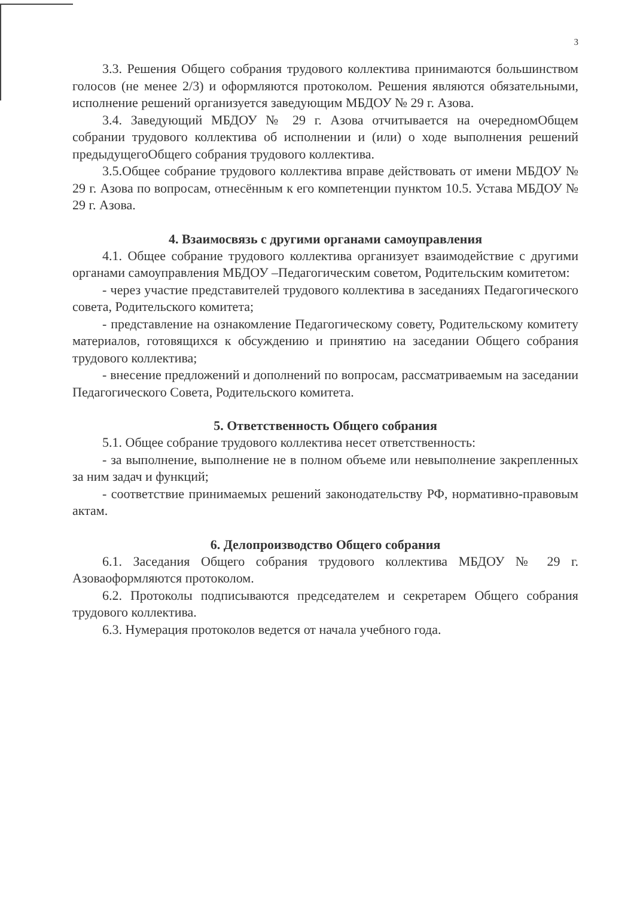3
3.3. Решения Общего собрания трудового коллектива принимаются большинством голосов (не менее 2/3) и оформляются протоколом. Решения являются обязательными, исполнение решений организуется заведующим МБДОУ № 29 г. Азова.
3.4. Заведующий МБДОУ № 29 г. Азова отчитывается на очередномОбщем собрании трудового коллектива об исполнении и (или) о ходе выполнения решений предыдущегоОбщего собрания трудового коллектива.
3.5.Общее собрание трудового коллектива вправе действовать от имени МБДОУ № 29 г. Азова по вопросам, отнесённым к его компетенции пунктом 10.5. Устава МБДОУ № 29 г. Азова.
4. Взаимосвязь с другими органами самоуправления
4.1. Общее собрание трудового коллектива организует взаимодействие с другими органами самоуправления МБДОУ –Педагогическим советом, Родительским комитетом:
- через участие представителей трудового коллектива в заседаниях Педагогического совета, Родительского комитета;
- представление на ознакомление Педагогическому совету, Родительскому комитету материалов, готовящихся к обсуждению и принятию на заседании Общего собрания трудового коллектива;
- внесение предложений и дополнений по вопросам, рассматриваемым на заседании Педагогического Совета, Родительского комитета.
5. Ответственность Общего собрания
5.1. Общее собрание трудового коллектива несет ответственность:
- за выполнение, выполнение не в полном объеме или невыполнение закрепленных за ним задач и функций;
- соответствие принимаемых решений законодательству РФ, нормативно-правовым актам.
6. Делопроизводство Общего собрания
6.1. Заседания Общего собрания трудового коллектива МБДОУ № 29 г. Азоваоформляются протоколом.
6.2. Протоколы подписываются председателем и секретарем Общего собрания трудового коллектива.
6.3. Нумерация протоколов ведется от начала учебного года.